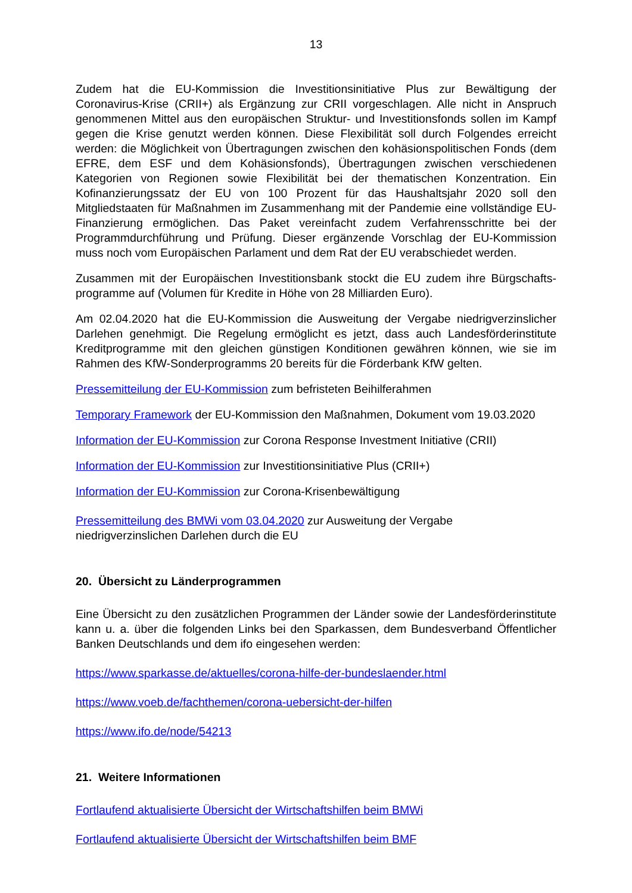13
Zudem hat die EU-Kommission die Investitionsinitiative Plus zur Bewältigung der Coronavirus-Krise (CRII+) als Ergänzung zur CRII vorgeschlagen. Alle nicht in Anspruch genommenen Mittel aus den europäischen Struktur- und Investitionsfonds sollen im Kampf gegen die Krise genutzt werden können. Diese Flexibilität soll durch Folgendes erreicht werden: die Möglichkeit von Übertragungen zwischen den kohäsionspolitischen Fonds (dem EFRE, dem ESF und dem Kohäsionsfonds), Übertragungen zwischen verschiedenen Kategorien von Regionen sowie Flexibilität bei der thematischen Konzentration. Ein Kofinanzierungssatz der EU von 100 Prozent für das Haushaltsjahr 2020 soll den Mitgliedstaaten für Maßnahmen im Zusammenhang mit der Pandemie eine vollständige EU-Finanzierung ermöglichen. Das Paket vereinfacht zudem Verfahrensschritte bei der Programmdurchführung und Prüfung. Dieser ergänzende Vorschlag der EU-Kommission muss noch vom Europäischen Parlament und dem Rat der EU verabschiedet werden.
Zusammen mit der Europäischen Investitionsbank stockt die EU zudem ihre Bürgschafts-programme auf (Volumen für Kredite in Höhe von 28 Milliarden Euro).
Am 02.04.2020 hat die EU-Kommission die Ausweitung der Vergabe niedrigverzinslicher Darlehen genehmigt. Die Regelung ermöglicht es jetzt, dass auch Landesförderinstitute Kreditprogramme mit den gleichen günstigen Konditionen gewähren können, wie sie im Rahmen des KfW-Sonderprogramms 20 bereits für die Förderbank KfW gelten.
Pressemitteilung der EU-Kommission zum befristeten Beihilferahmen
Temporary Framework der EU-Kommission den Maßnahmen, Dokument vom 19.03.2020
Information der EU-Kommission zur Corona Response Investment Initiative (CRII)
Information der EU-Kommission zur Investitionsinitiative Plus (CRII+)
Information der EU-Kommission zur Corona-Krisenbewältigung
Pressemitteilung des BMWi vom 03.04.2020 zur Ausweitung der Vergabe
niedrigverzinslichen Darlehen durch die EU
20. Übersicht zu Länderprogrammen
Eine Übersicht zu den zusätzlichen Programmen der Länder sowie der Landesförderinstitute kann u. a. über die folgenden Links bei den Sparkassen, dem Bundesverband Öffentlicher Banken Deutschlands und dem ifo eingesehen werden:
https://www.sparkasse.de/aktuelles/corona-hilfe-der-bundeslaender.html
https://www.voeb.de/fachthemen/corona-uebersicht-der-hilfen
https://www.ifo.de/node/54213
21. Weitere Informationen
Fortlaufend aktualisierte Übersicht der Wirtschaftshilfen beim BMWi
Fortlaufend aktualisierte Übersicht der Wirtschaftshilfen beim BMF